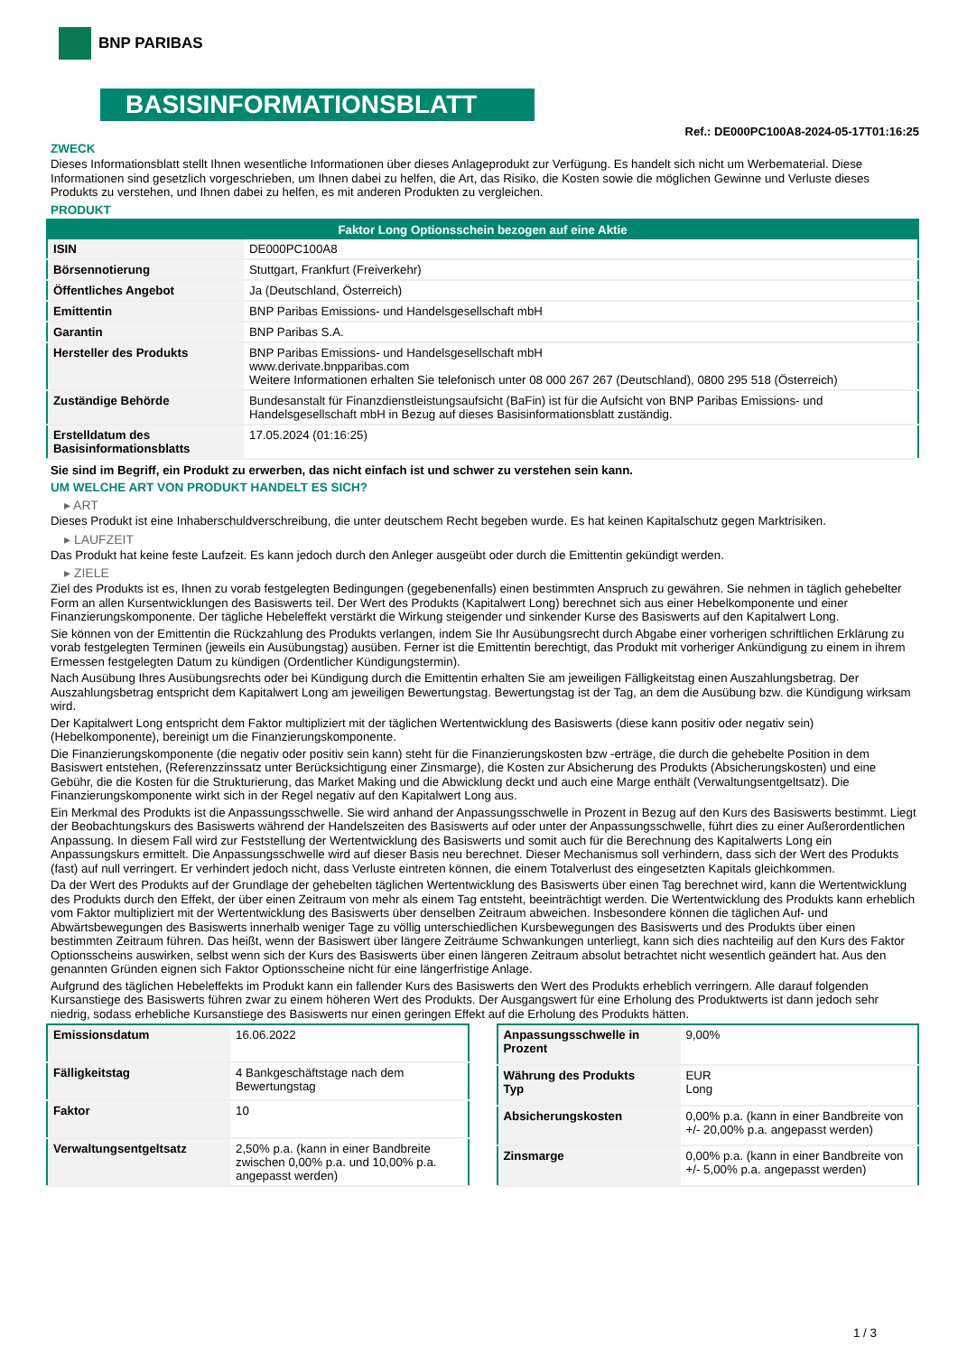BNP PARIBAS
BASISINFORMATIONSBLATT
Ref.: DE000PC100A8-2024-05-17T01:16:25
ZWECK
Dieses Informationsblatt stellt Ihnen wesentliche Informationen über dieses Anlageprodukt zur Verfügung. Es handelt sich nicht um Werbematerial. Diese Informationen sind gesetzlich vorgeschrieben, um Ihnen dabei zu helfen, die Art, das Risiko, die Kosten sowie die möglichen Gewinne und Verluste dieses Produkts zu verstehen, und Ihnen dabei zu helfen, es mit anderen Produkten zu vergleichen.
PRODUKT
| Faktor Long Optionsschein bezogen auf eine Aktie | |
| --- | --- |
| ISIN | DE000PC100A8 |
| Börsennotierung | Stuttgart, Frankfurt (Freiverkehr) |
| Öffentliches Angebot | Ja (Deutschland, Österreich) |
| Emittentin | BNP Paribas Emissions- und Handelsgesellschaft mbH |
| Garantin | BNP Paribas S.A. |
| Hersteller des Produkts | BNP Paribas Emissions- und Handelsgesellschaft mbH www.derivate.bnpparibas.com Weitere Informationen erhalten Sie telefonisch unter 08 000 267 267 (Deutschland), 0800 295 518 (Österreich) |
| Zuständige Behörde | Bundesanstalt für Finanzdienstleistungsaufsicht (BaFin) ist für die Aufsicht von BNP Paribas Emissions- und Handelsgesellschaft mbH in Bezug auf dieses Basisinformationsblatt zuständig. |
| Erstelldatum des Basisinformationsblatts | 17.05.2024 (01:16:25) |
Sie sind im Begriff, ein Produkt zu erwerben, das nicht einfach ist und schwer zu verstehen sein kann.
UM WELCHE ART VON PRODUKT HANDELT ES SICH?
▸ ART
Dieses Produkt ist eine Inhaberschuldverschreibung, die unter deutschem Recht begeben wurde. Es hat keinen Kapitalschutz gegen Marktrisiken.
▸ LAUFZEIT
Das Produkt hat keine feste Laufzeit. Es kann jedoch durch den Anleger ausgeübt oder durch die Emittentin gekündigt werden.
▸ ZIELE
Ziel des Produkts ist es, Ihnen zu vorab festgelegten Bedingungen (gegebenenfalls) einen bestimmten Anspruch zu gewähren. Sie nehmen in täglich gehebelter Form an allen Kursentwicklungen des Basiswerts teil. Der Wert des Produkts (Kapitalwert Long) berechnet sich aus einer Hebelkomponente und einer Finanzierungskomponente. Der tägliche Hebeleffekt verstärkt die Wirkung steigender und sinkender Kurse des Basiswerts auf den Kapitalwert Long.
Sie können von der Emittentin die Rückzahlung des Produkts verlangen, indem Sie Ihr Ausübungsrecht durch Abgabe einer vorherigen schriftlichen Erklärung zu vorab festgelegten Terminen (jeweils ein Ausübungstag) ausüben. Ferner ist die Emittentin berechtigt, das Produkt mit vorheriger Ankündigung zu einem in ihrem Ermessen festgelegten Datum zu kündigen (Ordentlicher Kündigungstermin).
Nach Ausübung Ihres Ausübungsrechts oder bei Kündigung durch die Emittentin erhalten Sie am jeweiligen Fälligkeitstag einen Auszahlungsbetrag. Der Auszahlungsbetrag entspricht dem Kapitalwert Long am jeweiligen Bewertungstag. Bewertungstag ist der Tag, an dem die Ausübung bzw. die Kündigung wirksam wird.
Der Kapitalwert Long entspricht dem Faktor multipliziert mit der täglichen Wertentwicklung des Basiswerts (diese kann positiv oder negativ sein) (Hebelkomponente), bereinigt um die Finanzierungskomponente.
Die Finanzierungskomponente (die negativ oder positiv sein kann) steht für die Finanzierungskosten bzw -erträge, die durch die gehebelte Position in dem Basiswert entstehen, (Referenzzinssatz unter Berücksichtigung einer Zinsmarge), die Kosten zur Absicherung des Produkts (Absicherungskosten) und eine Gebühr, die die Kosten für die Strukturierung, das Market Making und die Abwicklung deckt und auch eine Marge enthält (Verwaltungsentgeltsatz). Die Finanzierungskomponente wirkt sich in der Regel negativ auf den Kapitalwert Long aus.
Ein Merkmal des Produkts ist die Anpassungsschwelle. Sie wird anhand der Anpassungsschwelle in Prozent in Bezug auf den Kurs des Basiswerts bestimmt. Liegt der Beobachtungskurs des Basiswerts während der Handelszeiten des Basiswerts auf oder unter der Anpassungsschwelle, führt dies zu einer Außerordentlichen Anpassung. In diesem Fall wird zur Feststellung der Wertentwicklung des Basiswerts und somit auch für die Berechnung des Kapitalwerts Long ein Anpassungskurs ermittelt. Die Anpassungsschwelle wird auf dieser Basis neu berechnet. Dieser Mechanismus soll verhindern, dass sich der Wert des Produkts (fast) auf null verringert. Er verhindert jedoch nicht, dass Verluste eintreten können, die einem Totalverlust des eingesetzten Kapitals gleichkommen.
Da der Wert des Produkts auf der Grundlage der gehebelten täglichen Wertentwicklung des Basiswerts über einen Tag berechnet wird, kann die Wertentwicklung des Produkts durch den Effekt, der über einen Zeitraum von mehr als einem Tag entsteht, beeinträchtigt werden. Die Wertentwicklung des Produkts kann erheblich vom Faktor multipliziert mit der Wertentwicklung des Basiswerts über denselben Zeitraum abweichen. Insbesondere können die täglichen Auf- und Abwärtsbewegungen des Basiswerts innerhalb weniger Tage zu völlig unterschiedlichen Kursbewegungen des Basiswerts und des Produkts über einen bestimmten Zeitraum führen. Das heißt, wenn der Basiswert über längere Zeiträume Schwankungen unterliegt, kann sich dies nachteilig auf den Kurs des Faktor Optionsscheins auswirken, selbst wenn sich der Kurs des Basiswerts über einen längeren Zeitraum absolut betrachtet nicht wesentlich geändert hat. Aus den genannten Gründen eignen sich Faktor Optionsscheine nicht für eine längerfristige Anlage.
Aufgrund des täglichen Hebeleffekts im Produkt kann ein fallender Kurs des Basiswerts den Wert des Produkts erheblich verringern. Alle darauf folgenden Kursanstiege des Basiswerts führen zwar zu einem höheren Wert des Produkts. Der Ausgangswert für eine Erholung des Produktwerts ist dann jedoch sehr niedrig, sodass erhebliche Kursanstiege des Basiswerts nur einen geringen Effekt auf die Erholung des Produkts hätten.
| Emissionsdatum | 16.06.2022 |
| Fälligkeitstag | 4 Bankgeschäftstage nach dem Bewertungstag |
| Faktor | 10 |
| Verwaltungsentgeltsatz | 2,50% p.a. (kann in einer Bandbreite zwischen 0,00% p.a. und 10,00% p.a. angepasst werden) |
| Anpassungsschwelle in Prozent | 9,00% |
| Währung des Produkts Typ | EUR Long |
| Absicherungskosten | 0,00% p.a. (kann in einer Bandbreite von +/- 20,00% p.a. angepasst werden) |
| Zinsmarge | 0,00% p.a. (kann in einer Bandbreite von +/- 5,00% p.a. angepasst werden) |
1 / 3